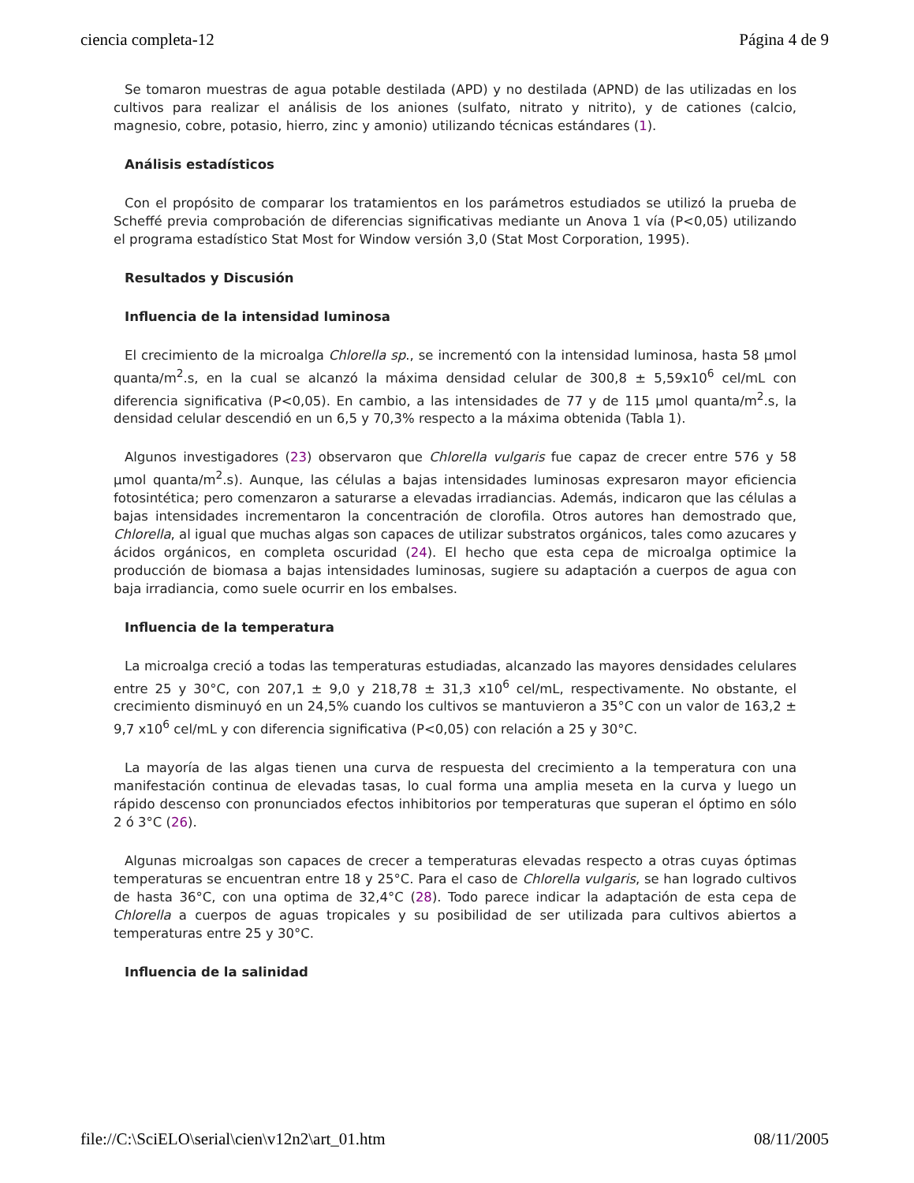ciencia completa-12 Página 4 de 9
Se tomaron muestras de agua potable destilada (APD) y no destilada (APND) de las utilizadas en los cultivos para realizar el análisis de los aniones (sulfato, nitrato y nitrito), y de cationes (calcio, magnesio, cobre, potasio, hierro, zinc y amonio) utilizando técnicas estándares (1).
Análisis estadísticos
Con el propósito de comparar los tratamientos en los parámetros estudiados se utilizó la prueba de Scheffé previa comprobación de diferencias significativas mediante un Anova 1 vía (P<0,05) utilizando el programa estadístico Stat Most for Window versión 3,0 (Stat Most Corporation, 1995).
Resultados y Discusión
Influencia de la intensidad luminosa
El crecimiento de la microalga Chlorella sp., se incrementó con la intensidad luminosa, hasta 58 µmol quanta/m<sup>2</sup>.s, en la cual se alcanzó la máxima densidad celular de 300,8 ± 5,59x10<sup>6</sup> cel/mL con diferencia significativa (P<0,05). En cambio, a las intensidades de 77 y de 115 µmol quanta/m<sup>2</sup>.s, la densidad celular descendió en un 6,5 y 70,3% respecto a la máxima obtenida (Tabla 1).
Algunos investigadores (23) observaron que Chlorella vulgaris fue capaz de crecer entre 576 y 58 µmol quanta/m<sup>2</sup>.s). Aunque, las células a bajas intensidades luminosas expresaron mayor eficiencia fotosintética; pero comenzaron a saturarse a elevadas irradiancias. Además, indicaron que las células a bajas intensidades incrementaron la concentración de clorofila. Otros autores han demostrado que, Chlorella, al igual que muchas algas son capaces de utilizar substratos orgánicos, tales como azucares y ácidos orgánicos, en completa oscuridad (24). El hecho que esta cepa de microalga optimice la producción de biomasa a bajas intensidades luminosas, sugiere su adaptación a cuerpos de agua con baja irradiancia, como suele ocurrir en los embalses.
Influencia de la temperatura
La microalga creció a todas las temperaturas estudiadas, alcanzado las mayores densidades celulares entre 25 y 30°C, con 207,1 ± 9,0 y 218,78 ± 31,3 x10<sup>6</sup> cel/mL, respectivamente. No obstante, el crecimiento disminuyó en un 24,5% cuando los cultivos se mantuvieron a 35°C con un valor de 163,2 ± 9,7 x10<sup>6</sup> cel/mL y con diferencia significativa (P<0,05) con relación a 25 y 30°C.
La mayoría de las algas tienen una curva de respuesta del crecimiento a la temperatura con una manifestación continua de elevadas tasas, lo cual forma una amplia meseta en la curva y luego un rápido descenso con pronunciados efectos inhibitorios por temperaturas que superan el óptimo en sólo 2 ó 3°C (26).
Algunas microalgas son capaces de crecer a temperaturas elevadas respecto a otras cuyas óptimas temperaturas se encuentran entre 18 y 25°C. Para el caso de Chlorella vulgaris, se han logrado cultivos de hasta 36°C, con una optima de 32,4°C (28). Todo parece indicar la adaptación de esta cepa de Chlorella a cuerpos de aguas tropicales y su posibilidad de ser utilizada para cultivos abiertos a temperaturas entre 25 y 30°C.
Influencia de la salinidad
file://C:\SciELO\serial\cien\v12n2\art_01.htm 08/11/2005